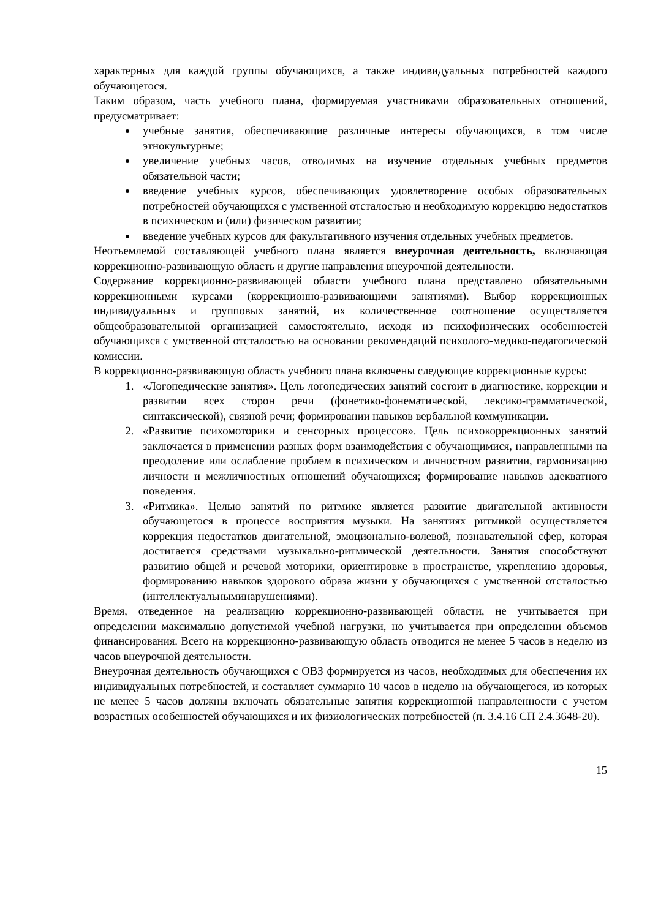характерных для каждой группы обучающихся, а также индивидуальных потребностей каждого обучающегося.
Таким образом, часть учебного плана, формируемая участниками образовательных отношений, предусматривает:
учебные занятия, обеспечивающие различные интересы обучающихся, в том числе этнокультурные;
увеличение учебных часов, отводимых на изучение отдельных учебных предметов обязательной части;
введение учебных курсов, обеспечивающих удовлетворение особых образовательных потребностей обучающихся с умственной отсталостью и необходимую коррекцию недостатков в психическом и (или) физическом развитии;
введение учебных курсов для факультативного изучения отдельных учебных предметов.
Неотъемлемой составляющей учебного плана является внеурочная деятельность, включающая коррекционно-развивающую область и другие направления внеурочной деятельности.
Содержание коррекционно-развивающей области учебного плана представлено обязательными коррекционными курсами (коррекционно-развивающими занятиями). Выбор коррекционных индивидуальных и групповых занятий, их количественное соотношение осуществляется общеобразовательной организацией самостоятельно, исходя из психофизических особенностей обучающихся с умственной отсталостью на основании рекомендаций психолого-медико-педагогической комиссии.
В коррекционно-развивающую область учебного плана включены следующие коррекционные курсы:
1. «Логопедические занятия». Цель логопедических занятий состоит в диагностике, коррекции и развитии всех сторон речи (фонетико-фонематической, лексико-грамматической, синтаксической), связной речи; формировании навыков вербальной коммуникации.
2. «Развитие психомоторики и сенсорных процессов». Цель психокоррекционных занятий заключается в применении разных форм взаимодействия с обучающимися, направленными на преодоление или ослабление проблем в психическом и личностном развитии, гармонизацию личности и межличностных отношений обучающихся; формирование навыков адекватного поведения.
3. «Ритмика». Целью занятий по ритмике является развитие двигательной активности обучающегося в процессе восприятия музыки. На занятиях ритмикой осуществляется коррекция недостатков двигательной, эмоционально-волевой, познавательной сфер, которая достигается средствами музыкально-ритмической деятельности. Занятия способствуют развитию общей и речевой моторики, ориентировке в пространстве, укреплению здоровья, формированию навыков здорового образа жизни у обучающихся с умственной отсталостью (интеллектуальныминарушениями).
Время, отведенное на реализацию коррекционно-развивающей области, не учитывается при определении максимально допустимой учебной нагрузки, но учитывается при определении объемов финансирования. Всего на коррекционно-развивающую область отводится не менее 5 часов в неделю из часов внеурочной деятельности.
Внеурочная деятельность обучающихся с ОВЗ формируется из часов, необходимых для обеспечения их индивидуальных потребностей, и составляет суммарно 10 часов в неделю на обучающегося, из которых не менее 5 часов должны включать обязательные занятия коррекционной направленности с учетом возрастных особенностей обучающихся и их физиологических потребностей (п. 3.4.16 СП 2.4.3648-20).
15